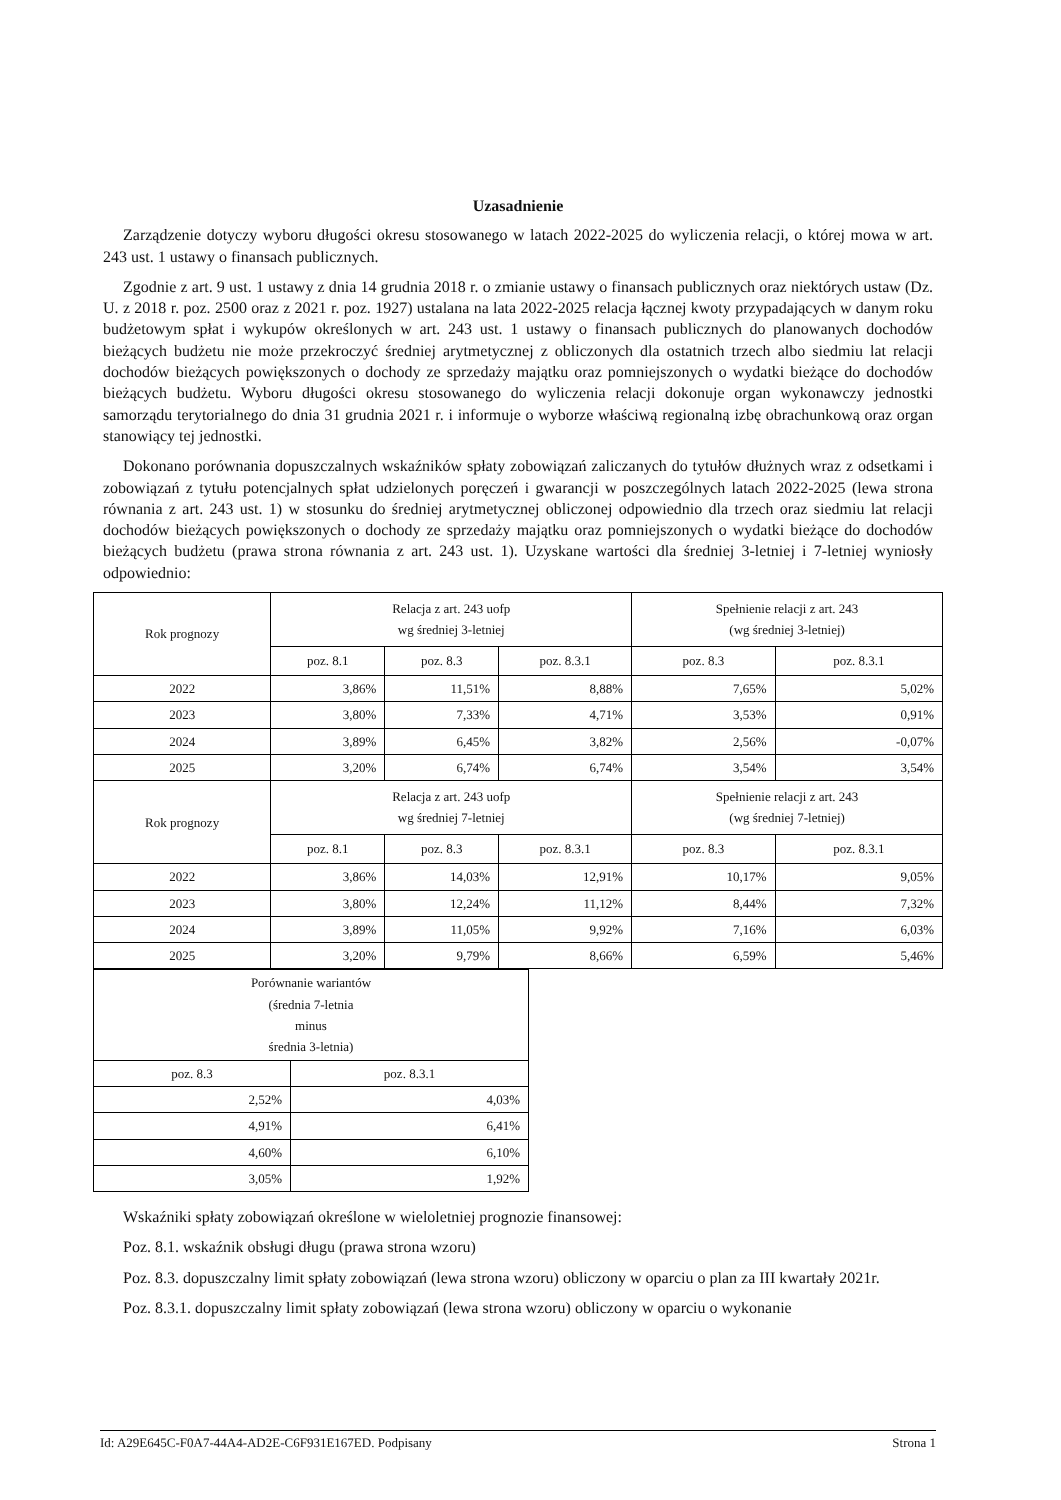Uzasadnienie
Zarządzenie dotyczy wyboru długości okresu stosowanego w latach 2022-2025 do wyliczenia relacji, o której mowa w art. 243 ust. 1 ustawy o finansach publicznych.
Zgodnie z art. 9 ust. 1 ustawy z dnia 14 grudnia 2018 r. o zmianie ustawy o finansach publicznych oraz niektórych ustaw (Dz. U. z 2018 r. poz. 2500 oraz z 2021 r. poz. 1927) ustalana na lata 2022-2025 relacja łącznej kwoty przypadających w danym roku budżetowym spłat i wykupów określonych w art. 243 ust. 1 ustawy o finansach publicznych do planowanych dochodów bieżących budżetu nie może przekroczyć średniej arytmetycznej z obliczonych dla ostatnich trzech albo siedmiu lat relacji dochodów bieżących powiększonych o dochody ze sprzedaży majątku oraz pomniejszonych o wydatki bieżące do dochodów bieżących budżetu. Wyboru długości okresu stosowanego do wyliczenia relacji dokonuje organ wykonawczy jednostki samorządu terytorialnego do dnia 31 grudnia 2021 r. i informuje o wyborze właściwą regionalną izbę obrachunkową oraz organ stanowiący tej jednostki.
Dokonano porównania dopuszczalnych wskaźników spłaty zobowiązań zaliczanych do tytułów dłużnych wraz z odsetkami i zobowiązań z tytułu potencjalnych spłat udzielonych poręczeń i gwarancji w poszczególnych latach 2022-2025 (lewa strona równania z art. 243 ust. 1) w stosunku do średniej arytmetycznej obliczonej odpowiednio dla trzech oraz siedmiu lat relacji dochodów bieżących powiększonych o dochody ze sprzedaży majątku oraz pomniejszonych o wydatki bieżące do dochodów bieżących budżetu (prawa strona równania z art. 243 ust. 1). Uzyskane wartości dla średniej 3-letniej i 7-letniej wyniosły odpowiednio:
| Rok prognozy | Relacja z art. 243 uofp wg średniej 3-letniej | | | Spełnienie relacji z art. 243 (wg średniej 3-letniej) | |
| | poz. 8.1 | poz. 8.3 | poz. 8.3.1 | poz. 8.3 | poz. 8.3.1 |
| 2022 | 3,86% | 11,51% | 8,88% | 7,65% | 5,02% |
| 2023 | 3,80% | 7,33% | 4,71% | 3,53% | 0,91% |
| 2024 | 3,89% | 6,45% | 3,82% | 2,56% | -0,07% |
| 2025 | 3,20% | 6,74% | 6,74% | 3,54% | 3,54% |
| Rok prognozy | Relacja z art. 243 uofp wg średniej 7-letniej | | | Spełnienie relacji z art. 243 (wg średniej 7-letniej) | |
| | poz. 8.1 | poz. 8.3 | poz. 8.3.1 | poz. 8.3 | poz. 8.3.1 |
| 2022 | 3,86% | 14,03% | 12,91% | 10,17% | 9,05% |
| 2023 | 3,80% | 12,24% | 11,12% | 8,44% | 7,32% |
| 2024 | 3,89% | 11,05% | 9,92% | 7,16% | 6,03% |
| 2025 | 3,20% | 9,79% | 8,66% | 6,59% | 5,46% |
| Porównanie wariantów (średnia 7-letnia minus średnia 3-letnia) | |
| poz. 8.3 | poz. 8.3.1 |
| 2,52% | 4,03% |
| 4,91% | 6,41% |
| 4,60% | 6,10% |
| 3,05% | 1,92% |
Wskaźniki spłaty zobowiązań określone w wieloletniej prognozie finansowej:
Poz. 8.1. wskaźnik obsługi długu (prawa strona wzoru)
Poz. 8.3. dopuszczalny limit spłaty zobowiązań (lewa strona wzoru) obliczony w oparciu o plan za III kwartały 2021r.
Poz. 8.3.1. dopuszczalny limit spłaty zobowiązań (lewa strona wzoru) obliczony w oparciu o wykonanie
Id: A29E645C-F0A7-44A4-AD2E-C6F931E167ED. Podpisany Strona 1